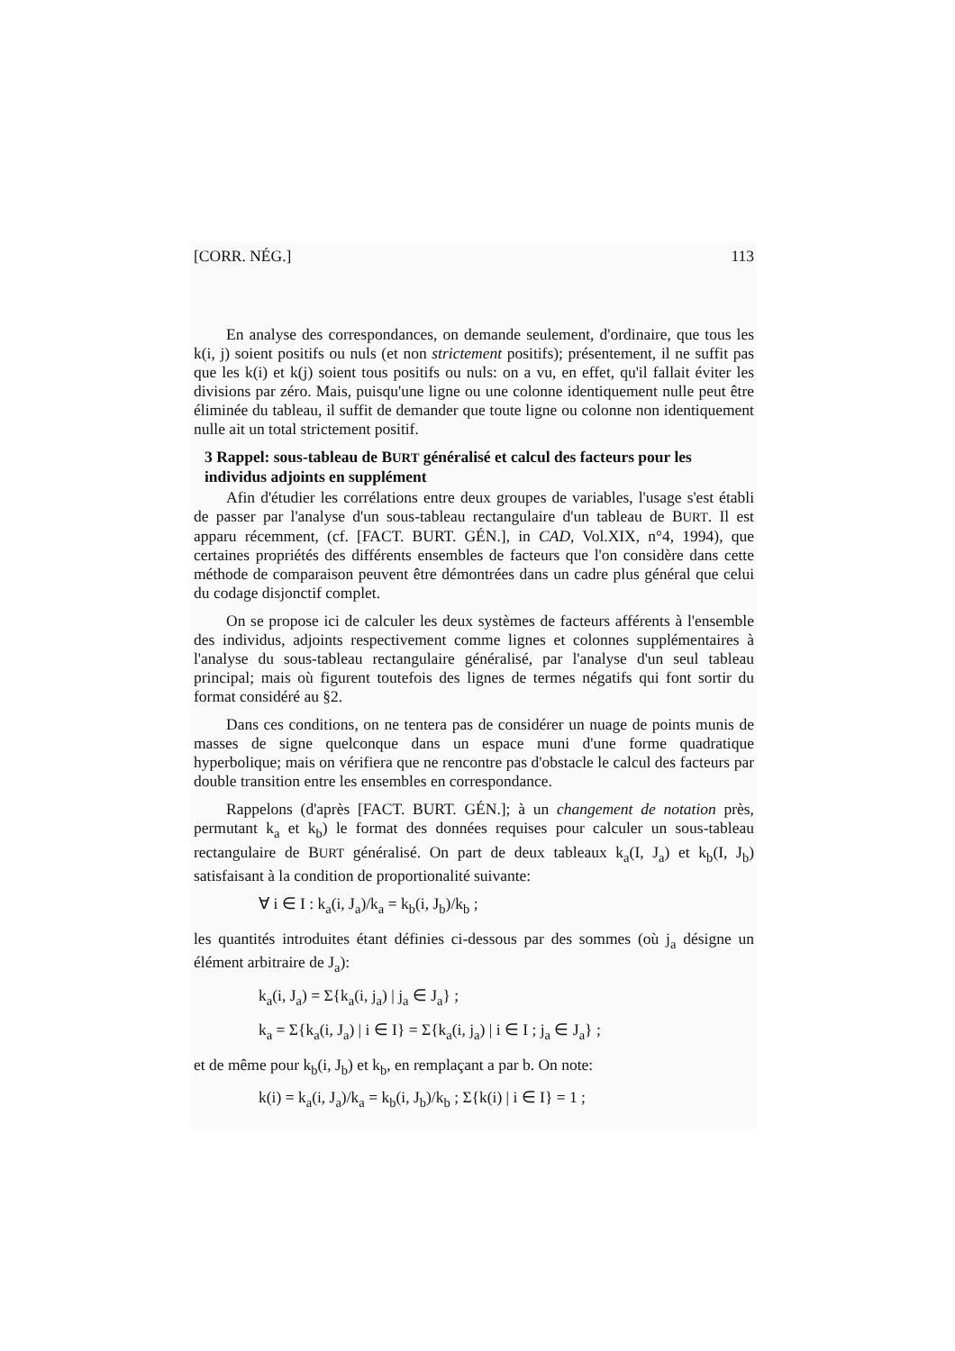[CORR. NÉG.] 113
En analyse des correspondances, on demande seulement, d'ordinaire, que tous les k(i, j) soient positifs ou nuls (et non strictement positifs); présentement, il ne suffit pas que les k(i) et k(j) soient tous positifs ou nuls: on a vu, en effet, qu'il fallait éviter les divisions par zéro. Mais, puisqu'une ligne ou une colonne identiquement nulle peut être éliminée du tableau, il suffit de demander que toute ligne ou colonne non identiquement nulle ait un total strictement positif.
3 Rappel: sous-tableau de BURT généralisé et calcul des facteurs pour les individus adjoints en supplément
Afin d'étudier les corrélations entre deux groupes de variables, l'usage s'est établi de passer par l'analyse d'un sous-tableau rectangulaire d'un tableau de BURT. Il est apparu récemment, (cf. [FACT. BURT. GÉN.], in CAD, Vol.XIX, n°4, 1994), que certaines propriétés des différents ensembles de facteurs que l'on considère dans cette méthode de comparaison peuvent être démontrées dans un cadre plus général que celui du codage disjonctif complet.
On se propose ici de calculer les deux systèmes de facteurs afférents à l'ensemble des individus, adjoints respectivement comme lignes et colonnes supplémentaires à l'analyse du sous-tableau rectangulaire généralisé, par l'analyse d'un seul tableau principal; mais où figurent toutefois des lignes de termes négatifs qui font sortir du format considéré au §2.
Dans ces conditions, on ne tentera pas de considérer un nuage de points munis de masses de signe quelconque dans un espace muni d'une forme quadratique hyperbolique; mais on vérifiera que ne rencontre pas d'obstacle le calcul des facteurs par double transition entre les ensembles en correspondance.
Rappelons (d'après [FACT. BURT. GÉN.]; à un changement de notation près, permutant k<sub>a</sub> et k<sub>b</sub>) le format des données requises pour calculer un sous-tableau rectangulaire de BURT généralisé. On part de deux tableaux k<sub>a</sub>(I, J<sub>a</sub>) et k<sub>b</sub>(I, J<sub>b</sub>) satisfaisant à la condition de proportionalité suivante:
∀ i ∈ I : k<sub>a</sub>(i, J<sub>a</sub>)/k<sub>a</sub> = k<sub>b</sub>(i, J<sub>b</sub>)/k<sub>b</sub> ;
les quantités introduites étant définies ci-dessous par des sommes (où j<sub>a</sub> désigne un élément arbitraire de J<sub>a</sub>):
k<sub>a</sub>(i, J<sub>a</sub>) = Σ{k<sub>a</sub>(i, j<sub>a</sub>) | j<sub>a</sub> ∈ J<sub>a</sub>} ;
k<sub>a</sub> = Σ{k<sub>a</sub>(i, J<sub>a</sub>) | i ∈ I} = Σ{k<sub>a</sub>(i, j<sub>a</sub>) | i ∈ I ; j<sub>a</sub> ∈ J<sub>a</sub>} ;
et de même pour k<sub>b</sub>(i, J<sub>b</sub>) et k<sub>b</sub>, en remplaçant a par b. On note:
k(i) = k<sub>a</sub>(i, J<sub>a</sub>)/k<sub>a</sub> = k<sub>b</sub>(i, J<sub>b</sub>)/k<sub>b</sub> ; Σ{k(i) | i ∈ I} = 1 ;